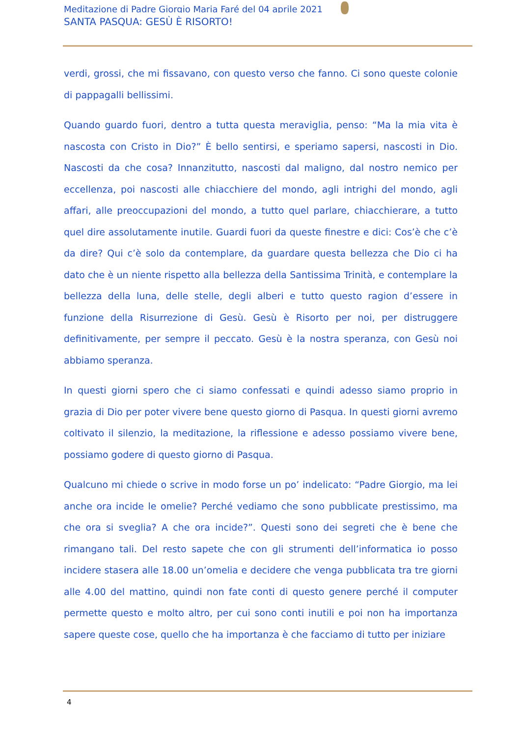Meditazione di Padre Giorgio Maria Faré del 04 aprile 2021
SANTA PASQUA: GESÙ È RISORTO!
verdi, grossi, che mi fissavano, con questo verso che fanno. Ci sono queste colonie di pappagalli bellissimi.
Quando guardo fuori, dentro a tutta questa meraviglia, penso: “Ma la mia vita è nascosta con Cristo in Dio?” È bello sentirsi, e speriamo sapersi, nascosti in Dio. Nascosti da che cosa? Innanzitutto, nascosti dal maligno, dal nostro nemico per eccellenza, poi nascosti alle chiacchiere del mondo, agli intrighi del mondo, agli affari, alle preoccupazioni del mondo, a tutto quel parlare, chiacchierare, a tutto quel dire assolutamente inutile. Guardi fuori da queste finestre e dici: Cos’è che c’è da dire? Qui c’è solo da contemplare, da guardare questa bellezza che Dio ci ha dato che è un niente rispetto alla bellezza della Santissima Trinità, e contemplare la bellezza della luna, delle stelle, degli alberi e tutto questo ragion d’essere in funzione della Risurrezione di Gesù. Gesù è Risorto per noi, per distruggere definitivamente, per sempre il peccato. Gesù è la nostra speranza, con Gesù noi abbiamo speranza.
In questi giorni spero che ci siamo confessati e quindi adesso siamo proprio in grazia di Dio per poter vivere bene questo giorno di Pasqua. In questi giorni avremo coltivato il silenzio, la meditazione, la riflessione e adesso possiamo vivere bene, possiamo godere di questo giorno di Pasqua.
Qualcuno mi chiede o scrive in modo forse un po’ indelicato: “Padre Giorgio, ma lei anche ora incide le omelie? Perché vediamo che sono pubblicate prestissimo, ma che ora si sveglia? A che ora incide?”. Questi sono dei segreti che è bene che rimangano tali. Del resto sapete che con gli strumenti dell’informatica io posso incidere stasera alle 18.00 un’omelia e decidere che venga pubblicata tra tre giorni alle 4.00 del mattino, quindi non fate conti di questo genere perché il computer permette questo e molto altro, per cui sono conti inutili e poi non ha importanza sapere queste cose, quello che ha importanza è che facciamo di tutto per iniziare
4